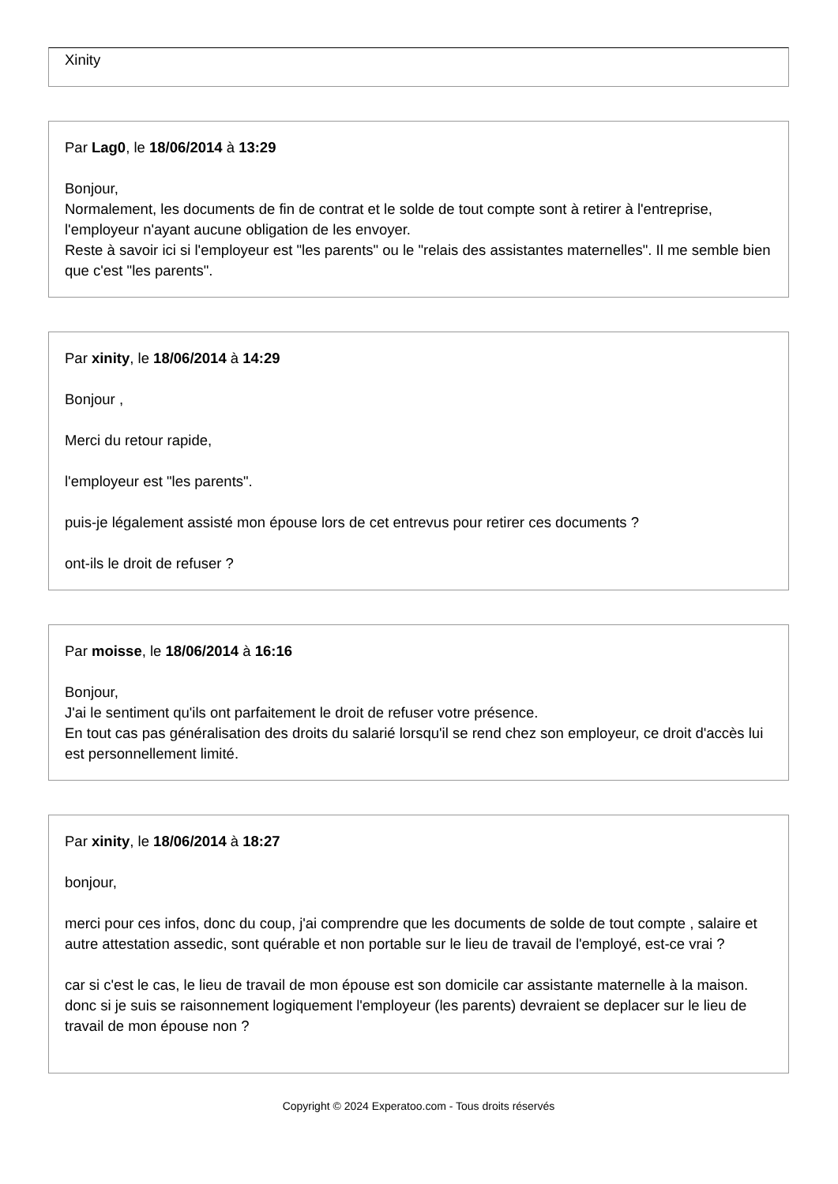Xinity
Par Lag0, le 18/06/2014 à 13:29
Bonjour,
Normalement, les documents de fin de contrat et le solde de tout compte sont à retirer à l'entreprise, l'employeur n'ayant aucune obligation de les envoyer.
Reste à savoir ici si l'employeur est "les parents" ou le "relais des assistantes maternelles". Il me semble bien que c'est "les parents".
Par xinity, le 18/06/2014 à 14:29
Bonjour ,
Merci du retour rapide,
l'employeur est "les parents".
puis-je légalement assisté mon épouse lors de cet entrevus pour retirer ces documents ?
ont-ils le droit de refuser ?
Par moisse, le 18/06/2014 à 16:16
Bonjour,
J'ai le sentiment qu'ils ont parfaitement le droit de refuser votre présence.
En tout cas pas généralisation des droits du salarié lorsqu'il se rend chez son employeur, ce droit d'accès lui est personnellement limité.
Par xinity, le 18/06/2014 à 18:27
bonjour,
merci pour ces infos, donc du coup, j'ai comprendre que les documents de solde de tout compte , salaire et autre attestation assedic, sont quérable et non portable sur le lieu de travail de l'employé, est-ce vrai ?
car si c'est le cas, le lieu de travail de mon épouse est son domicile car assistante maternelle à la maison.
donc si je suis se raisonnement logiquement l'employeur (les parents) devraient se deplacer sur le lieu de travail de mon épouse non ?
Copyright © 2024 Experatoo.com - Tous droits réservés